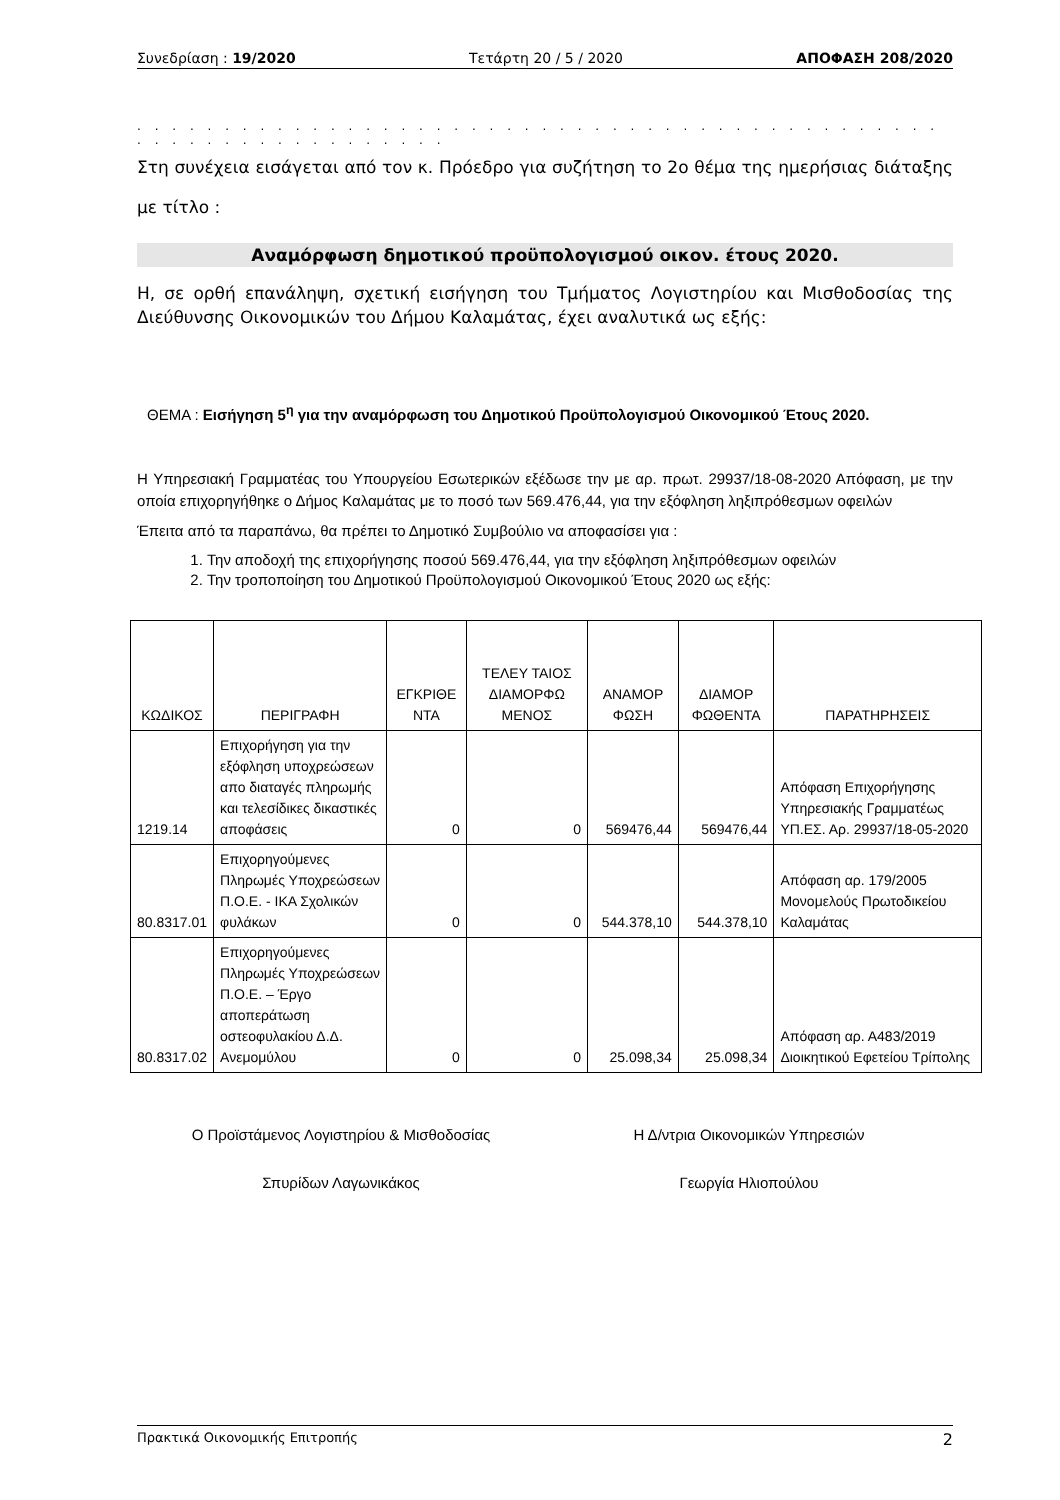Συνεδρίαση : 19/2020 Τετάρτη 20 / 5 / 2020 ΑΠΟΦΑΣΗ 208/2020
. . . . . . . . . . . . . . . . . . . . . . . . . . . . . . . . . . . . . . . . . . . . . . . . . . . . . . . . . . . . . . . .
Στη συνέχεια εισάγεται από τον κ. Πρόεδρο για συζήτηση το 2ο θέμα της ημερήσιας διάταξης με τίτλο :
Αναμόρφωση δημοτικού προϋπολογισμού οικον. έτους 2020.
Η, σε ορθή επανάληψη, σχετική εισήγηση του Τμήματος Λογιστηρίου και Μισθοδοσίας της Διεύθυνσης Οικονομικών του Δήμου Καλαμάτας, έχει αναλυτικά ως εξής:
ΘΕΜΑ : Εισήγηση 5<sup>η</sup> για την αναμόρφωση του Δημοτικού Προϋπολογισμού Οικονομικού Έτους 2020.
Η Υπηρεσιακή Γραμματέας του Υπουργείου Εσωτερικών εξέδωσε την με αρ. πρωτ. 29937/18-08-2020 Απόφαση, με την οποία επιχορηγήθηκε ο Δήμος Καλαμάτας με το ποσό των 569.476,44, για την εξόφληση ληξιπρόθεσμων οφειλών
Έπειτα από τα παραπάνω, θα πρέπει το Δημοτικό Συμβούλιο να αποφασίσει για :
1. Την αποδοχή της επιχορήγησης ποσού 569.476,44, για την εξόφληση ληξιπρόθεσμων οφειλών
2. Την τροποποίηση του Δημοτικού Προϋπολογισμού Οικονομικού Έτους 2020 ως εξής:
| ΚΩΔΙΚΟΣ | ΠΕΡΙΓΡΑΦΗ | ΕΓΚΡΙΘΕ ΝΤΑ | ΤΕΛΕΥ ΤΑΙΟΣ ΔΙΑΜΟΡΦΩ ΜΕΝΟΣ | ΑΝΑΜΟΡ ΦΩΣΗ | ΔΙΑΜΟΡ ΦΩΘΕΝΤΑ | ΠΑΡΑΤΗΡΗΣΕΙΣ |
| --- | --- | --- | --- | --- | --- | --- |
| 1219.14 | Επιχορήγηση για την εξόφληση υποχρεώσεων απο διαταγές πληρωμής και τελεσίδικες δικαστικές αποφάσεις | 0 | 0 | 569476,44 | 569476,44 | Απόφαση Επιχορήγησης Υπηρεσιακής Γραμματέως ΥΠ.ΕΣ. Αρ. 29937/18-05-2020 |
| 80.8317.01 | Επιχορηγούμενες Πληρωμές Υποχρεώσεων Π.Ο.Ε. - ΙΚΑ Σχολικών φυλάκων | 0 | 0 | 544.378,10 | 544.378,10 | Απόφαση αρ. 179/2005 Μονομελούς Πρωτοδικείου Καλαμάτας |
| 80.8317.02 | Επιχορηγούμενες Πληρωμές Υποχρεώσεων Π.Ο.Ε. – Έργο αποπεράτωση οστεοφυλακίου Δ.Δ. Ανεμομύλου | 0 | 0 | 25.098,34 | 25.098,34 | Απόφαση αρ. Α483/2019 Διοικητικού Εφετείου Τρίπολης |
Ο Προϊστάμενος Λογιστηρίου & Μισθοδοσίας
Σπυρίδων Λαγωνικάκος
Η Δ/ντρια Οικονομικών Υπηρεσιών
Γεωργία Ηλιοπούλου
Πρακτικά Οικονομικής Επιτροπής 2